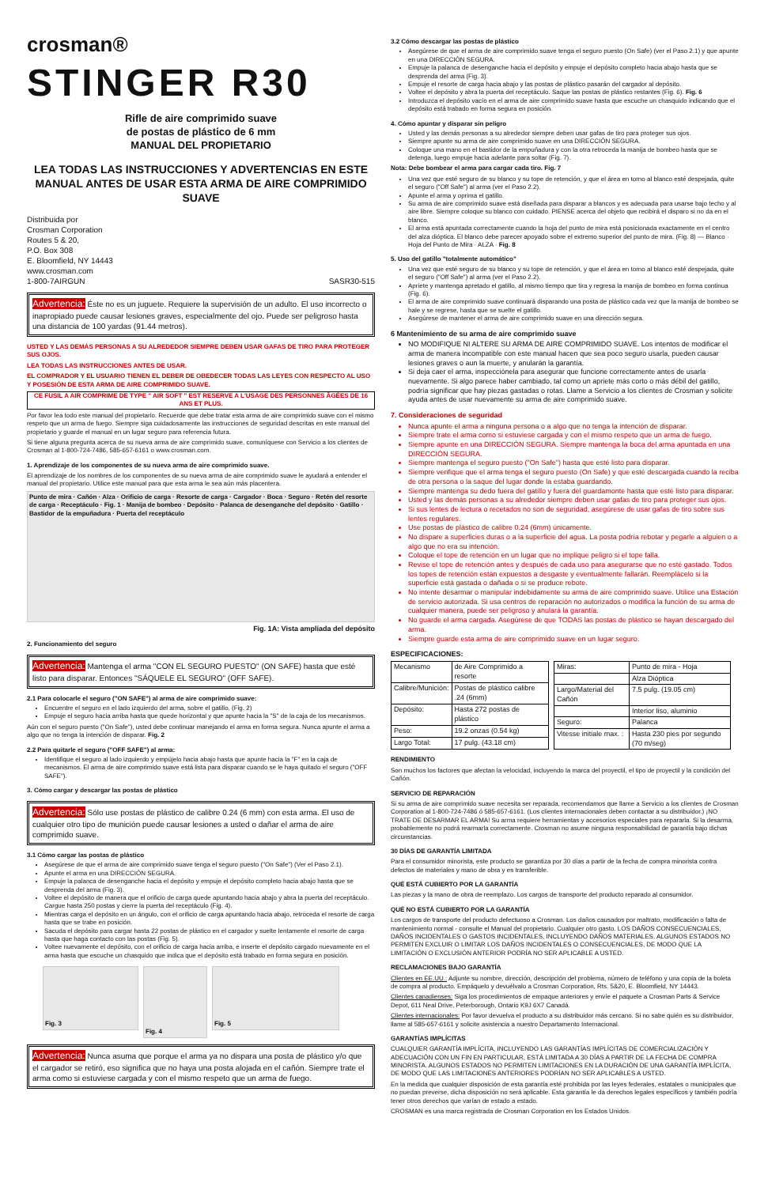crosman®
STINGER R30
Rifle de aire comprimido suave
de postas de plástico de 6 mm
MANUAL DEL PROPIETARIO
LEA TODAS LAS INSTRUCCIONES Y ADVERTENCIAS EN ESTE MANUAL ANTES DE USAR ESTA ARMA DE AIRE COMPRIMIDO SUAVE
Distribuida por
Crosman Corporation
Routes 5 & 20,
P.O. Box 308
E. Bloomfield, NY 14443
www.crosman.com
1-800-7AIRGUN SASR30-515
Advertencia: Éste no es un juguete. Requiere la supervisión de un adulto. El uso incorrecto o inapropiado puede causar lesiones graves, especialmente del ojo. Puede ser peligroso hasta una distancia de 100 yardas (91.44 metros).
USTED Y LAS DEMÁS PERSONAS A SU ALREDEDOR SIEMPRE DEBEN USAR GAFAS DE TIRO PARA PROTEGER SUS OJOS.
LEA TODAS LAS INSTRUCCIONES ANTES DE USAR.
EL COMPRADOR Y EL USUARIO TIENEN EL DEBER DE OBEDECER TODAS LAS LEYES CON RESPECTO AL USO Y POSESIÓN DE ESTA ARMA DE AIRE COMPRIMIDO SUAVE.
CE FUSIL A AIR COMPRIME DE TYPE " AIR SOFT " EST RESERVE A L'USAGE DES PERSONNES ÂGÉES DE 16 ANS ET PLUS.
Por favor lea todo este manual del propietario. Recuerde que debe tratar esta arma de aire comprimido suave con el mismo respeto que un arma de fuego. Siempre siga cuidadosamente las instrucciones de seguridad descritas en este manual del propietario y guarde el manual en un lugar seguro para referencia futura.
Si tiene alguna pregunta acerca de su nueva arma de aire comprimido suave, comuníquese con Servicio a los clientes de Crosman al 1-800-724-7486, 585-657-6161 o www.crosman.com.
1. Aprendizaje de los componentes de su nueva arma de aire comprimido suave.
El aprendizaje de los nombres de los componentes de su nueva arma de aire comprimido suave le ayudará a entender el manual del propietario. Utilice este manual para que esta arma le sea aún más placentera.
Punto de mira · Cañón · Alza · Orificio de carga · Resorte de carga · Cargador · Boca · Seguro · Retén del resorte de carga · Receptáculo · Fig. 1 · Manija de bombeo · Depósito · Palanca de desenganche del depósito · Gatillo · Bastidor de la empuñadura · Puerta del receptáculo
Fig. 1A: Vista ampliada del depósito
2. Funcionamiento del seguro
Advertencia: Mantenga el arma "CON EL SEGURO PUESTO" (ON SAFE) hasta que esté listo para disparar. Entonces "SÁQUELE EL SEGURO" (OFF SAFE).
2.1 Para colocarle el seguro ("ON SAFE") al arma de aire comprimido suave:
Encuentre el seguro en el lado izquierdo del arma, sobre el gatillo. (Fig. 2)
Empuje el seguro hacia arriba hasta que quede horizontal y que apunte hacia la "S" de la caja de los mecanismos.
Aún con el seguro puesto ("On Safe"), usted debe continuar manejando el arma en forma segura. Nunca apunte el arma a algo que no tenga la intención de disparar. Fig. 2
2.2 Para quitarle el seguro ("OFF SAFE") al arma:
Identifique el seguro al lado izquierdo y empújelo hacia abajo hasta que apunte hacia la "F" en la caja de mecanismos. El arma de aire comprimido suave está lista para disparar cuando se le haya quitado el seguro ("OFF SAFE").
3. Cómo cargar y descargar las postas de plástico
Advertencia: Sólo use postas de plástico de calibre 0.24 (6 mm) con esta arma. El uso de cualquier otro tipo de munición puede causar lesiones a usted o dañar el arma de aire comprimido suave.
3.1 Cómo cargar las postas de plástico
Asegúrese de que el arma de aire comprimido suave tenga el seguro puesto ("On Safe") (Ver el Paso 2.1).
Apunte el arma en una DIRECCIÓN SEGURA.
Empuje la palanca de desenganche hacia el depósito y empuje el depósito completo hacia abajo hasta que se desprenda del arma (Fig. 3).
Voltee el depósito de manera que el orificio de carga quede apuntando hacia abajo y abra la puerta del receptáculo. Cargue hasta 250 postas y cierre la puerta del receptáculo (Fig. 4).
Mientras carga el depósito en un ángulo, con el orificio de carga apuntando hacia abajo, retroceda el resorte de carga hasta que se trabe en posición.
Sacuda el depósito para cargar hasta 22 postas de plástico en el cargador y suelte lentamente el resorte de carga hasta que haga contacto con las postas (Fig. 5).
Voltee nuevamente el depósito, con el orificio de carga hacia arriba, e inserte el depósito cargado nuevamente en el arma hasta que escuche un chasquido que indica que el depósito está trabado en forma segura en posición.
Fig. 3
Fig. 4
Fig. 5
Advertencia: Nunca asuma que porque el arma ya no dispara una posta de plástico y/o que el cargador se retiró, eso significa que no haya una posta alojada en el cañón. Siempre trate el arma como si estuviese cargada y con el mismo respeto que un arma de fuego.
3.2 Cómo descargar las postas de plástico
Asegúrese de que el arma de aire comprimido suave tenga el seguro puesto (On Safe) (ver el Paso 2.1) y que apunte en una DIRECCIÓN SEGURA.
Empuje la palanca de desenganche hacia el depósito y empuje el depósito completo hacia abajo hasta que se desprenda del arma (Fig. 3).
Empuje el resorte de carga hacia abajo y las postas de plástico pasarán del cargador al depósito.
Voltee el depósito y abra la puerta del receptáculo. Saque las postas de plástico restantes (Fig. 6). Fig. 6
Introduzca el depósito vacío en el arma de aire comprimido suave hasta que escuche un chasquido indicando que el depósito está trabado en forma segura en posición.
4. Cómo apuntar y disparar sin peligro
Usted y las demás personas a su alrededor siempre deben usar gafas de tiro para proteger sus ojos.
Siempre apunte su arma de aire comprimido suave en una DIRECCIÓN SEGURA.
Coloque una mano en el bastidor de la empuñadura y con la otra retroceda la manija de bombeo hasta que se detenga, luego empuje hacia adelante para soltar (Fig. 7).
Nota: Debe bombear el arma para cargar cada tiro. Fig. 7
Una vez que esté seguro de su blanco y su tope de retención, y que el área en torno al blanco esté despejada, quite el seguro ("Off Safe") al arma (ver el Paso 2.2).
Apunte el arma y oprima el gatillo.
Su arma de aire comprimido suave está diseñada para disparar a blancos y es adecuada para usarse bajo techo y al aire libre. Siempre coloque su blanco con cuidado. PIENSE acerca del objeto que recibirá el disparo si no da en el blanco.
El arma está apuntada correctamente cuando la hoja del punto de mira está posicionada exactamente en el centro del alza dióptica. El blanco debe parecer apoyado sobre el extremo superior del punto de mira. (Fig. 8) — Blanco · Hoja del Punto de Mira · ALZA · Fig. 8
5. Uso del gatillo "totalmente automático"
Una vez que esté seguro de su blanco y su tope de retención, y que el área en torno al blanco esté despejada, quite el seguro ("Off Safe") al arma (ver el Paso 2.2).
Apriete y mantenga apretado el gatillo, al mismo tiempo que tira y regresa la manija de bombeo en forma continua (Fig. 6).
El arma de aire comprimido suave continuará disparando una posta de plástico cada vez que la manija de bombeo se hale y se regrese, hasta que se suelte el gatillo.
Asegúrese de mantener el arma de aire comprimido suave en una dirección segura.
6 Mantenimiento de su arma de aire comprimido suave
NO MODIFIQUE NI ALTERE SU ARMA DE AIRE COMPRIMIDO SUAVE. Los intentos de modificar el arma de manera incompatible con este manual hacen que sea poco seguro usarla, pueden causar lesiones graves o aun la muerte, y anularán la garantía.
Si deja caer el arma, inspecciónela para asegurar que funcione correctamente antes de usarla nuevamente. Si algo parece haber cambiado, tal como un apriete más corto o más débil del gatillo, podría significar que hay piezas gastadas o rotas. Llame a Servicio a los clientes de Crosman y solicite ayuda antes de usar nuevamente su arma de aire comprimido suave.
7. Consideraciones de seguridad
Nunca apunte el arma a ninguna persona o a algo que no tenga la intención de disparar.
Siempre trate el arma como si estuviese cargada y con el mismo respeto que un arma de fuego.
Siempre apunte en una DIRECCIÓN SEGURA. Siempre mantenga la boca del arma apuntada en una DIRECCIÓN SEGURA.
Siempre mantenga el seguro puesto ("On Safe") hasta que esté listo para disparar.
Siempre verifique que el arma tenga el seguro puesto (On Safe) y que esté descargada cuando la reciba de otra persona o la saque del lugar donde la estaba guardando.
Siempre mantenga su dedo fuera del gatillo y fuera del guardamonte hasta que esté listo para disparar.
Usted y las demás personas a su alrededor siempre deben usar gafas de tiro para proteger sus ojos.
Si sus lentes de lectura o recetados no son de seguridad, asegúrese de usar gafas de tiro sobre sus lentes regulares.
Use postas de plástico de calibre 0.24 (6mm) únicamente.
No dispare a superficies duras o a la superficie del agua. La posta podría rebotar y pegarle a alguien o a algo que no era su intención.
Coloque el tope de retención en un lugar que no implique peligro si el tope falla.
Revise el tope de retención antes y después de cada uso para asegurarse que no esté gastado. Todos los topes de retención están expuestos a desgaste y eventualmente fallarán. Reemplácelo si la superficie está gastada o dañada o si se produce rebote.
No intente desarmar o manipular indebidamente su arma de aire comprimido suave. Utilice una Estación de servicio autorizada. Si usa centros de reparación no autorizados o modifica la función de su arma de cualquier manera, puede ser peligroso y anulará la garantía.
No guarde el arma cargada. Asegúrese de que TODAS las postas de plástico se hayan descargado del arma.
Siempre guarde esta arma de aire comprimido suave en un lugar seguro.
ESPECIFICACIONES:
| Mecanismo | de Aire Comprimido a resorte |
| Calibre/Munición: | Postas de plástico calibre .24 (6mm) |
| Depósito: | Hasta 272 postas de plástico |
| Peso: | 19.2 onzas (0.54 kg) |
| Largo Total: | 17 pulg. (43.18 cm) |
| Miras: | Punto de mira - Hoja |
| | Alza Dióptica |
| Largo/Material del Cañón | 7.5 pulg. (19.05 cm) |
| | Interior liso, aluminio |
| Seguro: | Palanca |
| Vitesse initiale max. : | Hasta 230 pies por segundo (70 m/seg) |
RENDIMIENTO
Son muchos los factores que afectan la velocidad, incluyendo la marca del proyectil, el tipo de proyectil y la condición del Cañón.
SERVICIO DE REPARACIÓN
Si su arma de aire comprimido suave necesita ser reparada, recomendamos que llame a Servicio a los clientes de Crosman Corporation al 1-800-724-7486 ó 585-657-6161. (Los clientes internacionales deben contactar a su distribuidor.) ¡NO TRATE DE DESARMAR EL ARMA! Su arma requiere herramientas y accesorios especiales para repararla. Si la desarma, probablemente no podrá rearmarla correctamente. Crosman no asume ninguna responsabilidad de garantía bajo dichas circunstancias.
30 DÍAS DE GARANTÍA LIMITADA
Para el consumidor minorista, este producto se garantiza por 30 días a partir de la fecha de compra minorista contra defectos de materiales y mano de obra y es transferible.
QUÉ ESTÁ CUBIERTO POR LA GARANTÍA
Las piezas y la mano de obra de reemplazo. Los cargos de transporte del producto reparado al consumidor.
QUÉ NO ESTÁ CUBIERTO POR LA GARANTÍA
Los cargos de transporte del producto defectuoso a Crosman. Los daños causados por maltrato, modificación o falta de mantenimiento normal - consulte el Manual del propietario. Cualquier otro gasto. LOS DAÑOS CONSECUENCIALES, DAÑOS INCIDENTALES O GASTOS INCIDENTALES, INCLUYENDO DAÑOS MATERIALES. ALGUNOS ESTADOS NO PERMITEN EXCLUIR O LIMITAR LOS DAÑOS INCIDENTALES O CONSECUENCIALES, DE MODO QUE LA LIMITACIÓN O EXCLUSIÓN ANTERIOR PODRÍA NO SER APLICABLE A USTED.
RECLAMACIONES BAJO GARANTÍA
Clientes en EE.UU.: Adjunte su nombre, dirección, descripción del problema, número de teléfono y una copia de la boleta de compra al producto. Empáquelo y devuélvalo a Crosman Corporation, Rts. 5&20, E. Bloomfield, NY 14443.
Clientes canadienses: Siga los procedimientos de empaque anteriores y envíe el paquete a Crosman Parts & Service Depot, 611 Neal Drive, Peterborough, Ontario K9J 6X7 Canadá.
Clientes internacionales: Por favor devuelva el producto a su distribuidor más cercano. Si no sabe quién es su distribuidor, llame al 585-657-6161 y solicite asistencia a nuestro Departamento Internacional.
GARANTÍAS IMPLÍCITAS
CUALQUIER GARANTÍA IMPLÍCITA, INCLUYENDO LAS GARANTÍAS IMPLÍCITAS DE COMERCIALIZACIÓN Y ADECUACIÓN CON UN FIN EN PARTICULAR, ESTÁ LIMITADA A 30 DÍAS A PARTIR DE LA FECHA DE COMPRA MINORISTA. ALGUNOS ESTADOS NO PERMITEN LIMITACIONES EN LA DURACIÓN DE UNA GARANTÍA IMPLÍCITA, DE MODO QUE LAS LIMITACIONES ANTERIORES PODRÍAN NO SER APLICABLES A USTED.
En la medida que cualquier disposición de esta garantía esté prohibida por las leyes federales, estatales o municipales que no puedan preverse, dicha disposición no será aplicable. Esta garantía le da derechos legales específicos y también podría tener otros derechos que varían de estado a estado.
CROSMAN es una marca registrada de Crosman Corporation en los Estados Unidos.